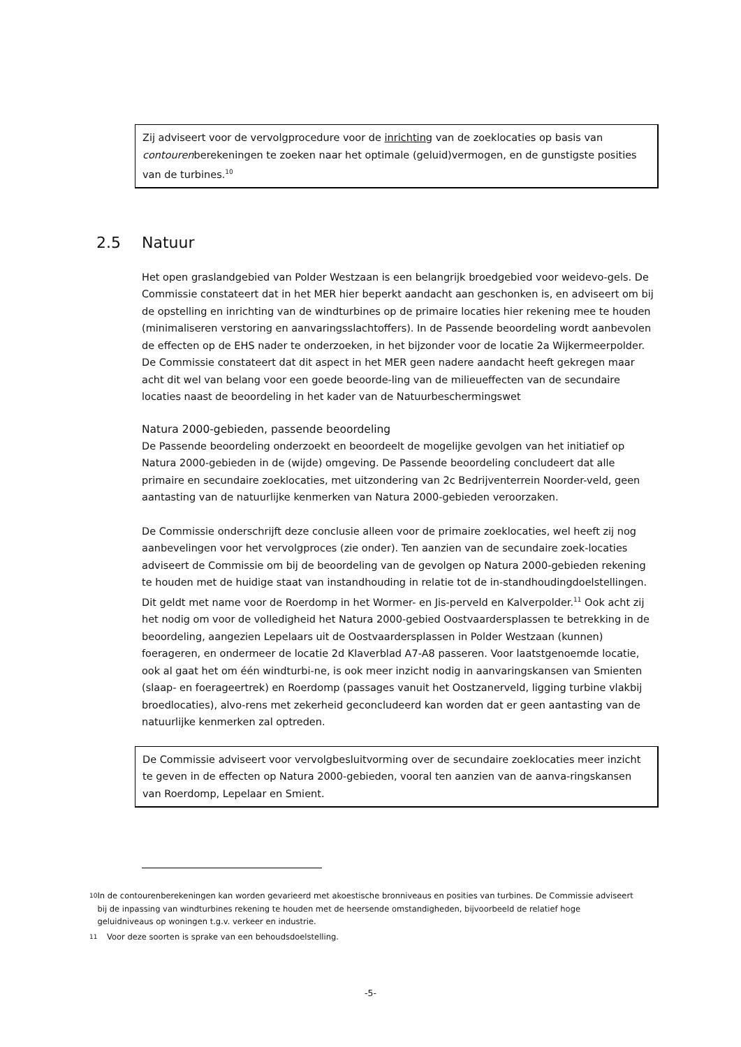Zij adviseert voor de vervolgprocedure voor de inrichting van de zoeklocaties op basis van contourenberekeningen te zoeken naar het optimale (geluid)vermogen, en de gunstigste posities van de turbines.<sup>10</sup>
2.5 Natuur
Het open graslandgebied van Polder Westzaan is een belangrijk broedgebied voor weidevo-gels. De Commissie constateert dat in het MER hier beperkt aandacht aan geschonken is, en adviseert om bij de opstelling en inrichting van de windturbines op de primaire locaties hier rekening mee te houden (minimaliseren verstoring en aanvaringsslachtoffers). In de Passende beoordeling wordt aanbevolen de effecten op de EHS nader te onderzoeken, in het bijzonder voor de locatie 2a Wijkermeerpolder. De Commissie constateert dat dit aspect in het MER geen nadere aandacht heeft gekregen maar acht dit wel van belang voor een goede beoorde-ling van de milieueffecten van de secundaire locaties naast de beoordeling in het kader van de Natuurbeschermingswet
Natura 2000-gebieden, passende beoordeling
De Passende beoordeling onderzoekt en beoordeelt de mogelijke gevolgen van het initiatief op Natura 2000-gebieden in de (wijde) omgeving. De Passende beoordeling concludeert dat alle primaire en secundaire zoeklocaties, met uitzondering van 2c Bedrijventerrein Noorder-veld, geen aantasting van de natuurlijke kenmerken van Natura 2000-gebieden veroorzaken.
De Commissie onderschrijft deze conclusie alleen voor de primaire zoeklocaties, wel heeft zij nog aanbevelingen voor het vervolgproces (zie onder). Ten aanzien van de secundaire zoek-locaties adviseert de Commissie om bij de beoordeling van de gevolgen op Natura 2000-gebieden rekening te houden met de huidige staat van instandhouding in relatie tot de in-standhoudingdoelstellingen. Dit geldt met name voor de Roerdomp in het Wormer- en Jis-perveld en Kalverpolder.<sup>11</sup> Ook acht zij het nodig om voor de volledigheid het Natura 2000-gebied Oostvaardersplassen te betrekking in de beoordeling, aangezien Lepelaars uit de Oostvaardersplassen in Polder Westzaan (kunnen) foerageren, en ondermeer de locatie 2d Klaverblad A7-A8 passeren. Voor laatstgenoemde locatie, ook al gaat het om één windturbi-ne, is ook meer inzicht nodig in aanvaringskansen van Smienten (slaap- en foerageertrek) en Roerdomp (passages vanuit het Oostzanerveld, ligging turbine vlakbij broedlocaties), alvo-rens met zekerheid geconcludeerd kan worden dat er geen aantasting van de natuurlijke kenmerken zal optreden.
De Commissie adviseert voor vervolgbesluitvorming over de secundaire zoeklocaties meer inzicht te geven in de effecten op Natura 2000-gebieden, vooral ten aanzien van de aanva-ringskansen van Roerdomp, Lepelaar en Smient.
10 In de contourenberekeningen kan worden gevarieerd met akoestische bronniveaus en posities van turbines. De Commissie adviseert bij de inpassing van windturbines rekening te houden met de heersende omstandigheden, bijvoorbeeld de relatief hoge geluidniveaus op woningen t.g.v. verkeer en industrie.
11 Voor deze soorten is sprake van een behoudsdoelstelling.
-5-